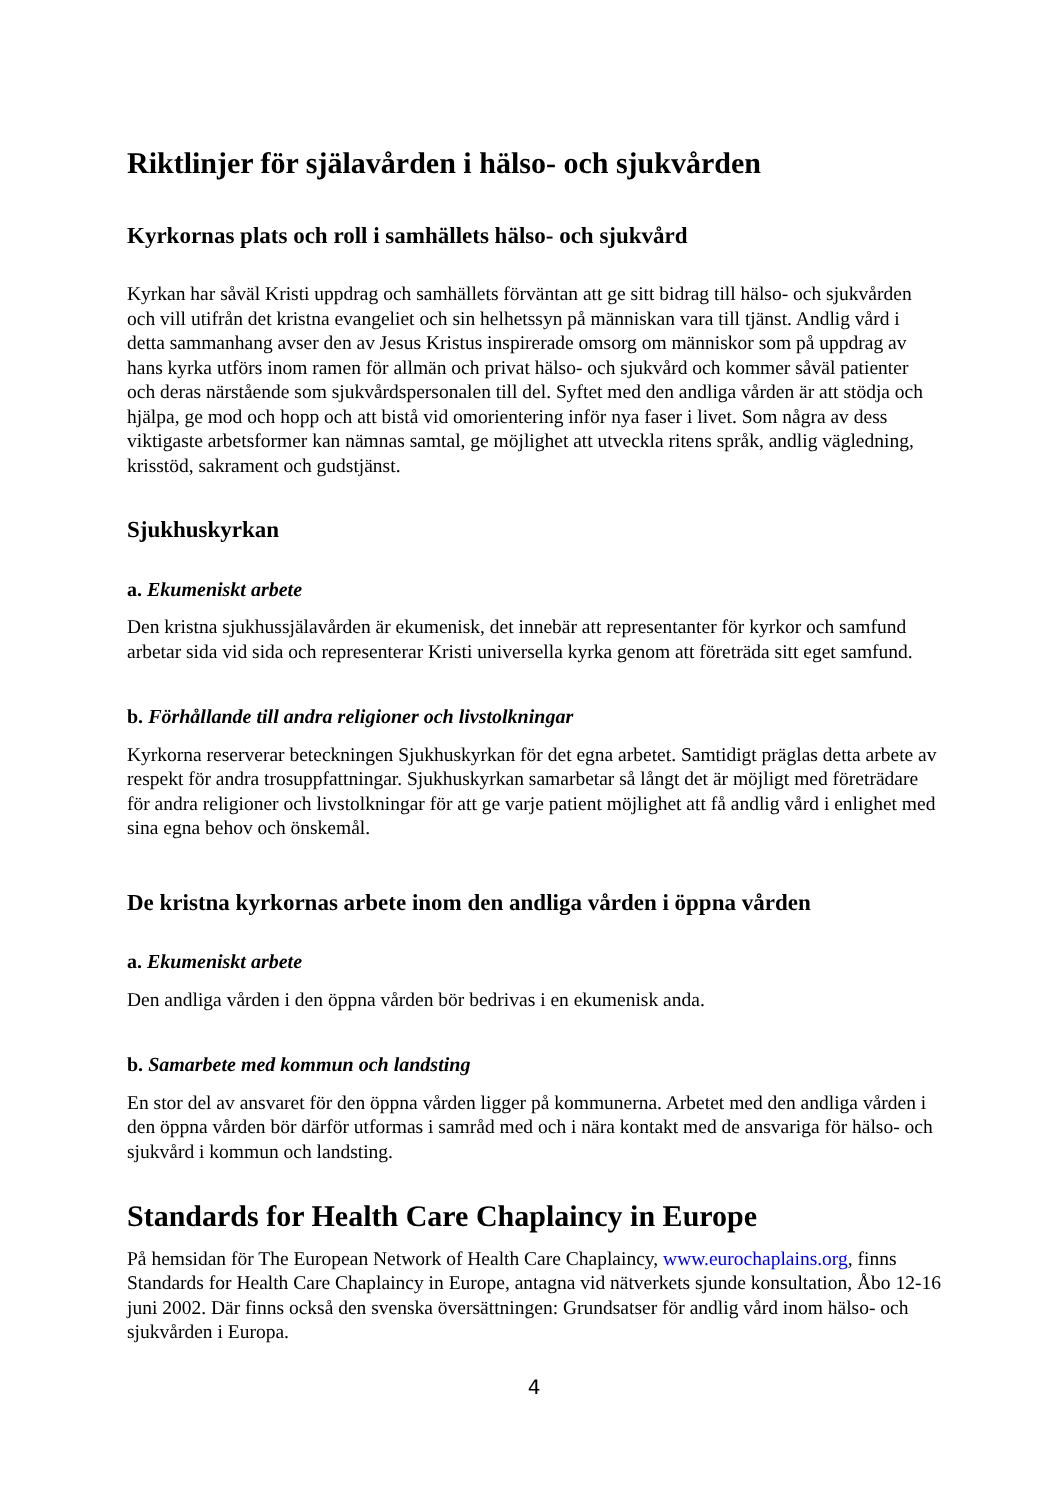Riktlinjer för själavården i hälso- och sjukvården
Kyrkornas plats och roll i samhällets hälso- och sjukvård
Kyrkan har såväl Kristi uppdrag och samhällets förväntan att ge sitt bidrag till hälso- och sjukvården och vill utifrån det kristna evangeliet och sin helhetssyn på människan vara till tjänst. Andlig vård i detta sammanhang avser den av Jesus Kristus inspirerade omsorg om människor som på uppdrag av hans kyrka utförs inom ramen för allmän och privat hälso- och sjukvård och kommer såväl patienter och deras närstående som sjukvårdspersonalen till del. Syftet med den andliga vården är att stödja och hjälpa, ge mod och hopp och att bistå vid omorientering inför nya faser i livet. Som några av dess viktigaste arbetsformer kan nämnas samtal, ge möjlighet att utveckla ritens språk, andlig vägledning, krisstöd, sakrament och gudstjänst.
Sjukhuskyrkan
a. Ekumeniskt arbete
Den kristna sjukhussjälavården är ekumenisk, det innebär att representanter för kyrkor och samfund arbetar sida vid sida och representerar Kristi universella kyrka genom att företräda sitt eget samfund.
b. Förhållande till andra religioner och livstolkningar
Kyrkorna reserverar beteckningen Sjukhuskyrkan för det egna arbetet. Samtidigt präglas detta arbete av respekt för andra trosuppfattningar. Sjukhuskyrkan samarbetar så långt det är möjligt med företrädare för andra religioner och livstolkningar för att ge varje patient möjlighet att få andlig vård i enlighet med sina egna behov och önskemål.
De kristna kyrkornas arbete inom den andliga vården i öppna vården
a. Ekumeniskt arbete
Den andliga vården i den öppna vården bör bedrivas i en ekumenisk anda.
b. Samarbete med kommun och landsting
En stor del av ansvaret för den öppna vården ligger på kommunerna. Arbetet med den andliga vården i den öppna vården bör därför utformas i samråd med och i nära kontakt med de ansvariga för hälso- och sjukvård i kommun och landsting.
Standards for Health Care Chaplaincy in Europe
På hemsidan för The European Network of Health Care Chaplaincy, www.eurochaplains.org, finns Standards for Health Care Chaplaincy in Europe, antagna vid nätverkets sjunde konsultation, Åbo 12-16 juni 2002. Där finns också den svenska översättningen: Grundsatser för andlig vård inom hälso- och sjukvården i Europa.
4